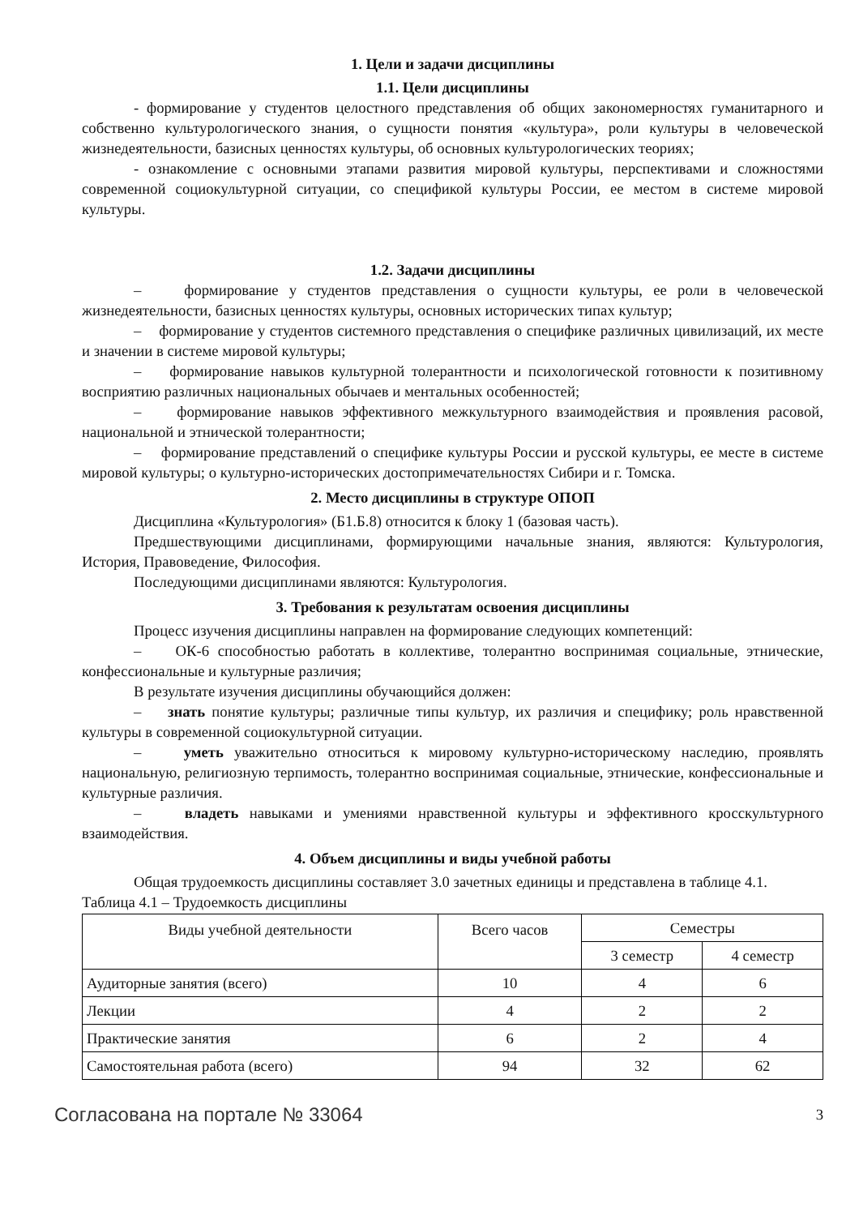1. Цели и задачи дисциплины
1.1. Цели дисциплины
- формирование у студентов целостного представления об общих закономерностях гуманитарного и собственно культурологического знания, о сущности понятия «культура», роли культуры в человеческой жизнедеятельности, базисных ценностях культуры, об основных культурологических теориях;
- ознакомление с основными этапами развития мировой культуры, перспективами и сложностями современной социокультурной ситуации, со спецификой культуры России, ее местом в системе мировой культуры.
1.2. Задачи дисциплины
– формирование у студентов представления о сущности культуры, ее роли в человеческой жизнедеятельности, базисных ценностях культуры, основных исторических типах культур;
– формирование у студентов системного представления о специфике различных цивилизаций, их месте и значении в системе мировой культуры;
– формирование навыков культурной толерантности и психологической готовности к позитивному восприятию различных национальных обычаев и ментальных особенностей;
– формирование навыков эффективного межкультурного взаимодействия и проявления расовой, национальной и этнической толерантности;
– формирование представлений о специфике культуры России и русской культуры, ее месте в системе мировой культуры; о культурно-исторических достопримечательностях Сибири и г. Томска.
2. Место дисциплины в структуре ОПОП
Дисциплина «Культурология» (Б1.Б.8) относится к блоку 1 (базовая часть).
Предшествующими дисциплинами, формирующими начальные знания, являются: Культурология, История, Правоведение, Философия.
Последующими дисциплинами являются: Культурология.
3. Требования к результатам освоения дисциплины
Процесс изучения дисциплины направлен на формирование следующих компетенций:
– ОК-6 способностью работать в коллективе, толерантно воспринимая социальные, этнические, конфессиональные и культурные различия;
В результате изучения дисциплины обучающийся должен:
– знать понятие культуры; различные типы культур, их различия и специфику; роль нравственной культуры в современной социокультурной ситуации.
– уметь уважительно относиться к мировому культурно-историческому наследию, проявлять национальную, религиозную терпимость, толерантно воспринимая социальные, этнические, конфессиональные и культурные различия.
– владеть навыками и умениями нравственной культуры и эффективного кросскультурного взаимодействия.
4. Объем дисциплины и виды учебной работы
Общая трудоемкость дисциплины составляет 3.0 зачетных единицы и представлена в таблице 4.1.
Таблица 4.1 – Трудоемкость дисциплины
| Виды учебной деятельности | Всего часов | Семестры | |
| --- | --- | --- | --- |
| | | 3 семестр | 4 семестр |
| Аудиторные занятия (всего) | 10 | 4 | 6 |
| Лекции | 4 | 2 | 2 |
| Практические занятия | 6 | 2 | 4 |
| Самостоятельная работа (всего) | 94 | 32 | 62 |
Согласована на портале № 33064 3